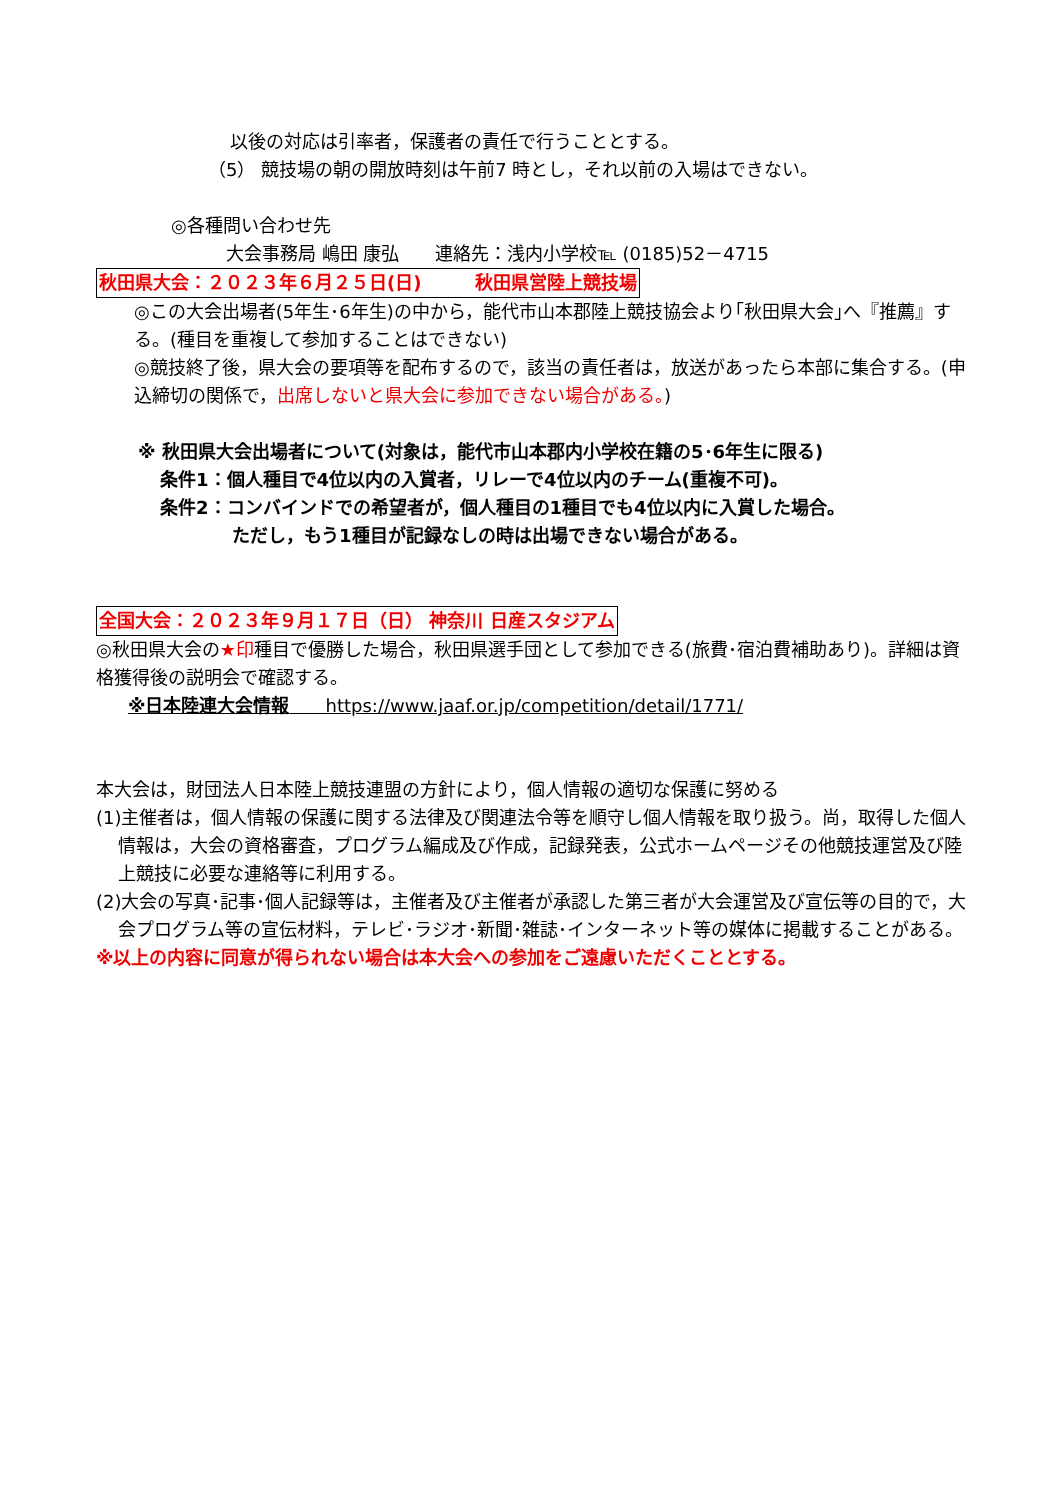以後の対応は引率者，保護者の責任で行うこととする。
（5） 競技場の朝の開放時刻は午前7 時とし，それ以前の入場はできない。
◎各種問い合わせ先
大会事務局 嶋田 康弘　　連絡先：浅内小学校℡ (0185)52－4715
秋田県大会：２０２３年６月２５日(日)　　　秋田県営陸上競技場
◎この大会出場者(5年生･6年生)の中から，能代市山本郡陸上競技協会より｢秋田県大会｣へ『推薦』する。(種目を重複して参加することはできない)
◎競技終了後，県大会の要項等を配布するので，該当の責任者は，放送があったら本部に集合する。(申込締切の関係で，出席しないと県大会に参加できない場合がある。)
※ 秋田県大会出場者について(対象は，能代市山本郡内小学校在籍の5･6年生に限る)
条件1：個人種目で4位以内の入賞者，リレーで4位以内のチーム(重複不可)。
条件2：コンバインドでの希望者が，個人種目の1種目でも4位以内に入賞した場合。
ただし，もう1種目が記録なしの時は出場できない場合がある。
全国大会：２０２３年９月１７日（日） 神奈川 日産スタジアム
◎秋田県大会の★印種目で優勝した場合，秋田県選手団として参加できる(旅費･宿泊費補助あり)。詳細は資格獲得後の説明会で確認する。
※日本陸連大会情報　　https://www.jaaf.or.jp/competition/detail/1771/
本大会は，財団法人日本陸上競技連盟の方針により，個人情報の適切な保護に努める
(1)主催者は，個人情報の保護に関する法律及び関連法令等を順守し個人情報を取り扱う。尚，取得した個人情報は，大会の資格審査，プログラム編成及び作成，記録発表，公式ホームページその他競技運営及び陸上競技に必要な連絡等に利用する。
(2)大会の写真･記事･個人記録等は，主催者及び主催者が承認した第三者が大会運営及び宣伝等の目的で，大会プログラム等の宣伝材料，テレビ･ラジオ･新聞･雑誌･インターネット等の媒体に掲載することがある。
※以上の内容に同意が得られない場合は本大会への参加をご遠慮いただくこととする。